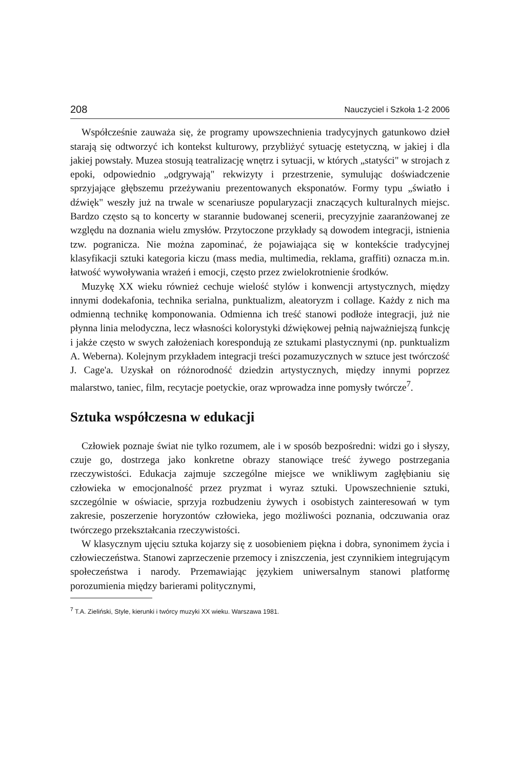208 Nauczyciel i Szkoła 1-2 2006
Współcześnie zauważa się, że programy upowszechnienia tradycyjnych gatunkowo dzieł starają się odtworzyć ich kontekst kulturowy, przybliżyć sytuację estetyczną, w jakiej i dla jakiej powstały. Muzea stosują teatralizację wnętrz i sytuacji, w których „statyści" w strojach z epoki, odpowiednio „odgrywają" rekwizyty i przestrzenie, symulując doświadczenie sprzyjające głębszemu przeżywaniu prezentowanych eksponatów. Formy typu „światło i dźwięk" weszły już na trwale w scenariusze popularyzacji znaczących kulturalnych miejsc. Bardzo często są to koncerty w starannie budowanej scenerii, precyzyjnie zaaranżowanej ze względu na doznania wielu zmysłów. Przytoczone przykłady są dowodem integracji, istnienia tzw. pogranicza. Nie można zapominać, że pojawiająca się w kontekście tradycyjnej klasyfikacji sztuki kategoria kiczu (mass media, multimedia, reklama, graffiti) oznacza m.in. łatwość wywoływania wrażeń i emocji, często przez zwielokrotnienie środków.
Muzykę XX wieku również cechuje wielość stylów i konwencji artystycznych, między innymi dodekafonia, technika serialna, punktualizm, aleatoryzm i collage. Każdy z nich ma odmienną technikę komponowania. Odmienna ich treść stanowi podłoże integracji, już nie płynna linia melodyczna, lecz własności kolorystyki dźwiękowej pełnią najważniejszą funkcję i jakże często w swych założeniach korespondują ze sztukami plastycznymi (np. punktualizm A. Weberna). Kolejnym przykładem integracji treści pozamuzycznych w sztuce jest twórczość J. Cage'a. Uzyskał on różnorodność dziedzin artystycznych, między innymi poprzez malarstwo, taniec, film, recytacje poetyckie, oraz wprowadza inne pomysły twórcze<sup>7</sup>.
Sztuka współczesna w edukacji
Człowiek poznaje świat nie tylko rozumem, ale i w sposób bezpośredni: widzi go i słyszy, czuje go, dostrzega jako konkretne obrazy stanowiące treść żywego postrzegania rzeczywistości. Edukacja zajmuje szczególne miejsce we wnikliwym zagłębianiu się człowieka w emocjonalność przez pryzmat i wyraz sztuki. Upowszechnienie sztuki, szczególnie w oświacie, sprzyja rozbudzeniu żywych i osobistych zainteresowań w tym zakresie, poszerzenie horyzontów człowieka, jego możliwości poznania, odczuwania oraz twórczego przekształcania rzeczywistości.
W klasycznym ujęciu sztuka kojarzy się z uosobieniem piękna i dobra, synonimem życia i człowieczeństwa. Stanowi zaprzeczenie przemocy i zniszczenia, jest czynnikiem integrującym społeczeństwa i narody. Przemawiając językiem uniwersalnym stanowi platformę porozumienia między barierami politycznymi,
<sup>7</sup> T.A. Zieliński, Style, kierunki i twórcy muzyki XX wieku. Warszawa 1981.